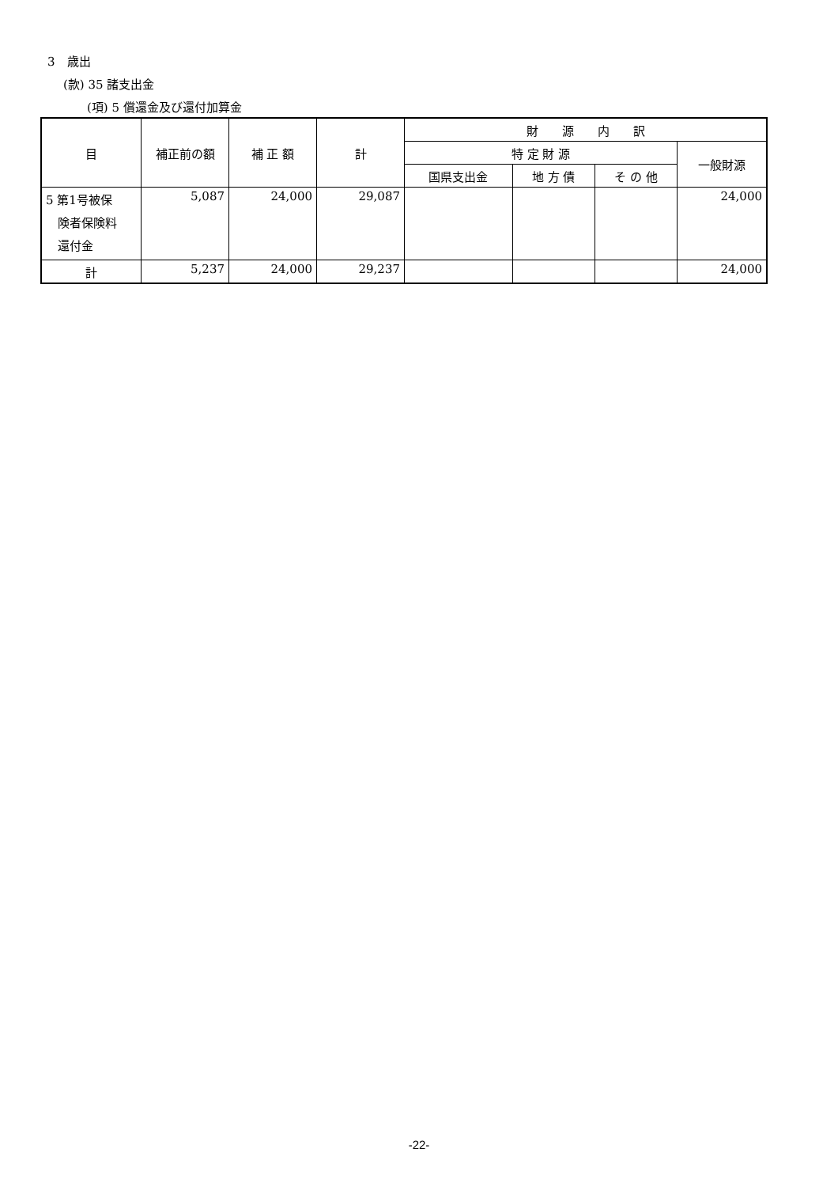3　歳出
(款) 35 諸支出金
(項) 5 償還金及び還付加算金
| 目 | 補正前の額 | 補 正 額 | 計 | 財 源 内 訳 | | | |
| --- | --- | --- | --- | --- | --- | --- | --- |
| | | | | 特 定 財 源 | | | 一般財源 |
| | | | | 国県支出金 | 地 方 債 | そ の 他 | |
| 5 第1号被保 険者保険料 還付金 | 5,087 | 24,000 | 29,087 | | | | 24,000 |
| 計 | 5,237 | 24,000 | 29,237 | | | | 24,000 |
-22-